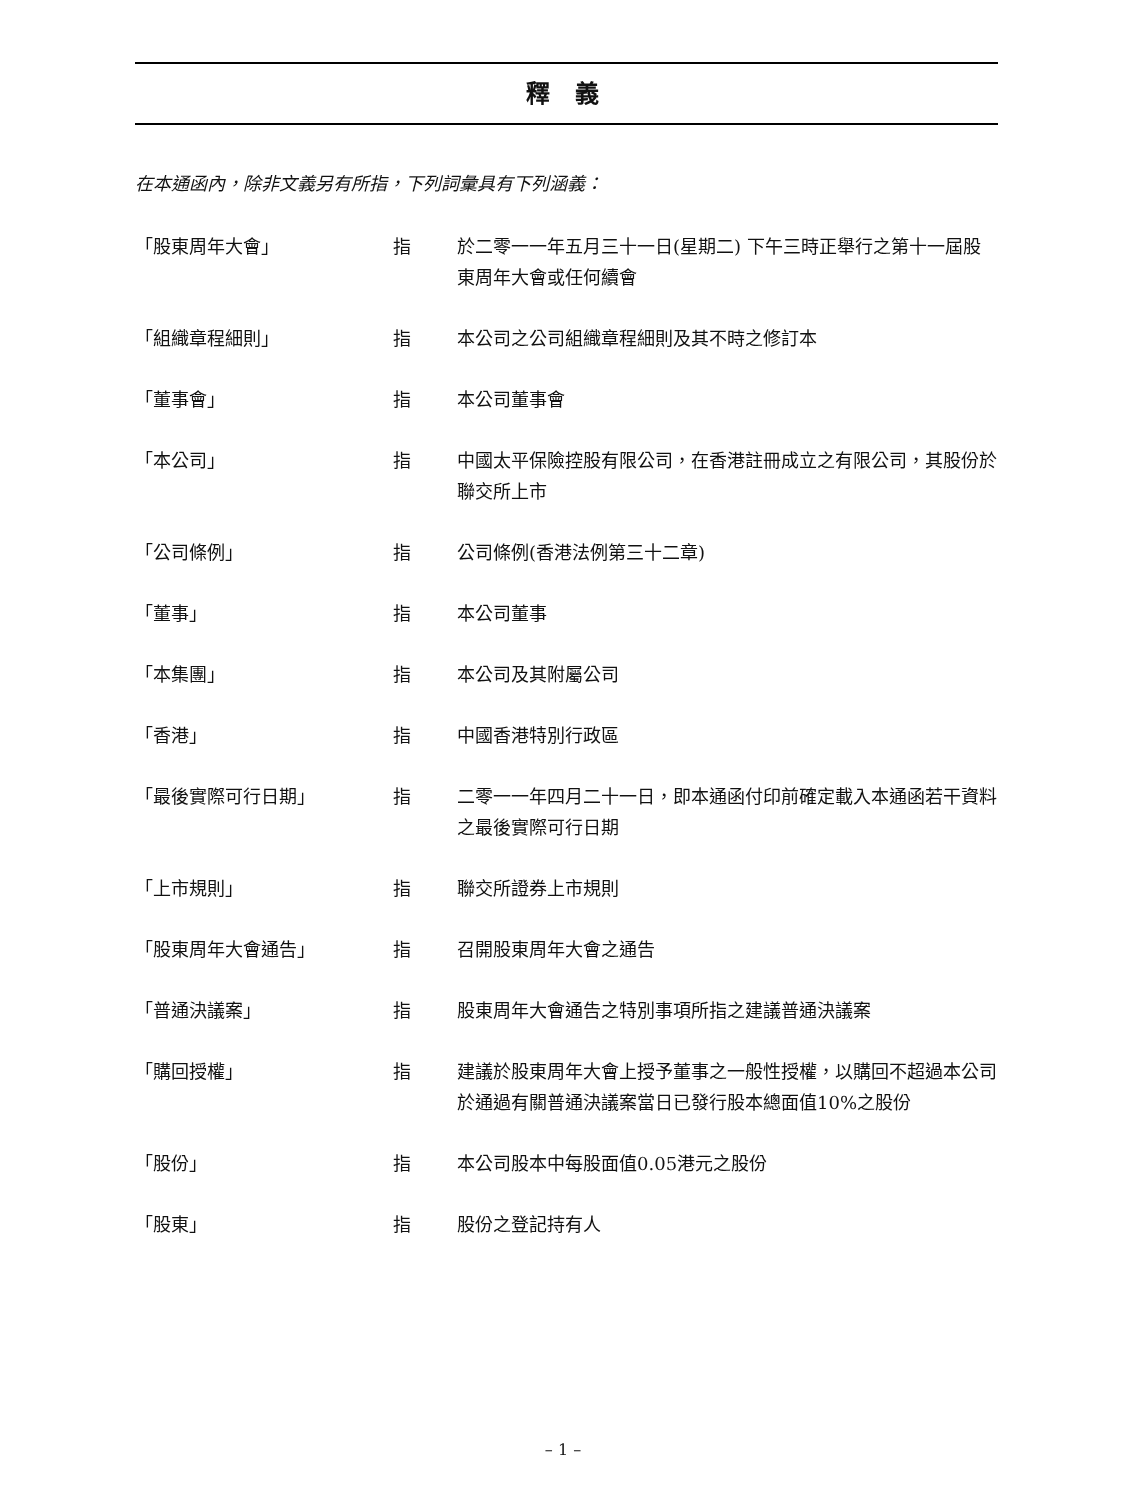釋 義
在本通函內，除非文義另有所指，下列詞彙具有下列涵義：
| 「股東周年大會」 | 指 | 於二零一一年五月三十一日(星期二) 下午三時正舉行之第十一屆股東周年大會或任何續會 |
| 「組織章程細則」 | 指 | 本公司之公司組織章程細則及其不時之修訂本 |
| 「董事會」 | 指 | 本公司董事會 |
| 「本公司」 | 指 | 中國太平保險控股有限公司，在香港註冊成立之有限公司，其股份於聯交所上市 |
| 「公司條例」 | 指 | 公司條例(香港法例第三十二章) |
| 「董事」 | 指 | 本公司董事 |
| 「本集團」 | 指 | 本公司及其附屬公司 |
| 「香港」 | 指 | 中國香港特別行政區 |
| 「最後實際可行日期」 | 指 | 二零一一年四月二十一日，即本通函付印前確定載入本通函若干資料之最後實際可行日期 |
| 「上市規則」 | 指 | 聯交所證券上市規則 |
| 「股東周年大會通告」 | 指 | 召開股東周年大會之通告 |
| 「普通決議案」 | 指 | 股東周年大會通告之特別事項所指之建議普通決議案 |
| 「購回授權」 | 指 | 建議於股東周年大會上授予董事之一般性授權，以購回不超過本公司於通過有關普通決議案當日已發行股本總面值10%之股份 |
| 「股份」 | 指 | 本公司股本中每股面值0.05港元之股份 |
| 「股東」 | 指 | 股份之登記持有人 |
– 1 –